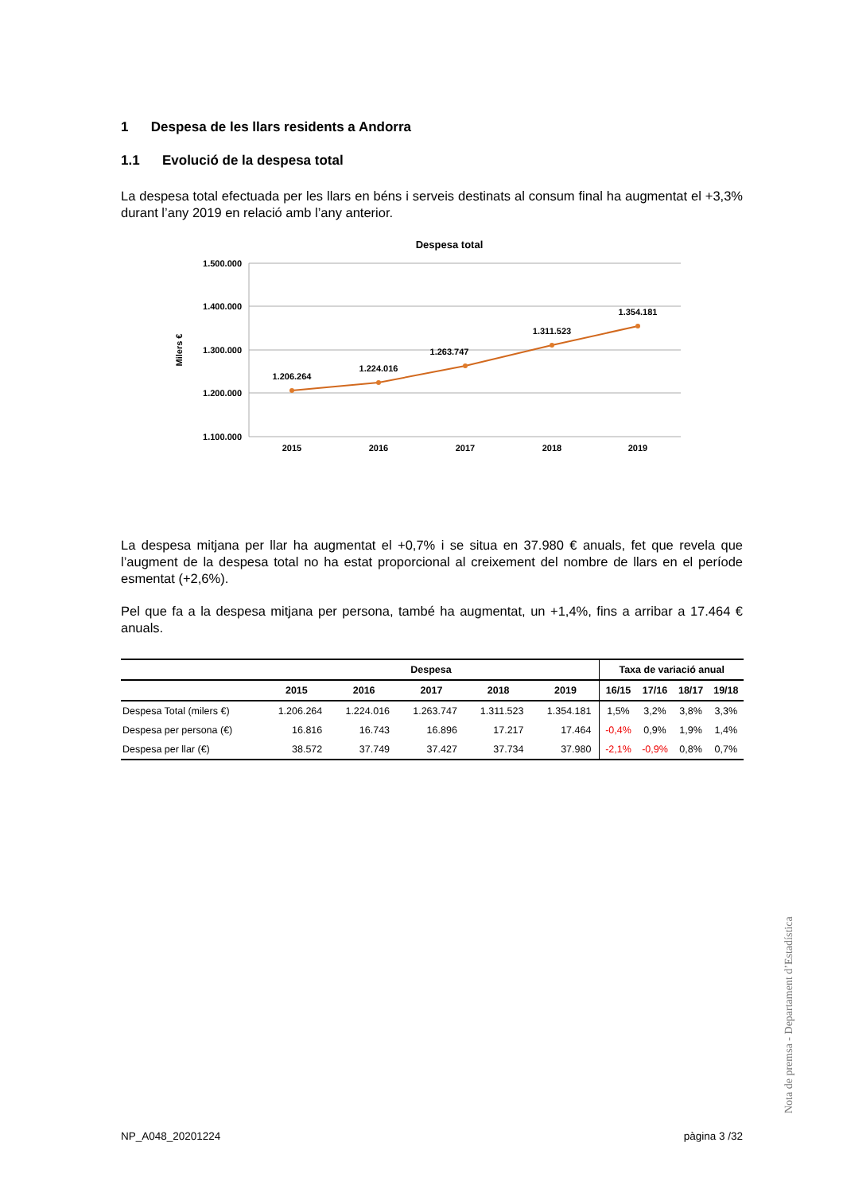1 Despesa de les llars residents a Andorra
1.1 Evolució de la despesa total
La despesa total efectuada per les llars en béns i serveis destinats al consum final ha augmentat el +3,3% durant l’any 2019 en relació amb l’any anterior.
Despesa total
1.500.000
1.400.000
1.300.000
1.200.000
1.100.000
Milers €
1.206.264
1.224.016
1.263.747
1.311.523
1.354.181
2015
2016
2017
2018
2019
La despesa mitjana per llar ha augmentat el +0,7% i se situa en 37.980 € anuals, fet que revela que l’augment de la despesa total no ha estat proporcional al creixement del nombre de llars en el període esmentat (+2,6%).
Pel que fa a la despesa mitjana per persona, també ha augmentat, un +1,4%, fins a arribar a 17.464 € anuals.
| | Despesa | | | | | Taxa de variació anual | | | |
| --- | --- | --- | --- | --- | --- | --- | --- | --- | --- |
| | 2015 | 2016 | 2017 | 2018 | 2019 | 16/15 | 17/16 | 18/17 | 19/18 |
| Despesa Total (milers €) | 1.206.264 | 1.224.016 | 1.263.747 | 1.311.523 | 1.354.181 | 1,5% | 3,2% | 3,8% | 3,3% |
| Despesa per persona (€) | 16.816 | 16.743 | 16.896 | 17.217 | 17.464 | -0,4% | 0,9% | 1,9% | 1,4% |
| Despesa per llar (€) | 38.572 | 37.749 | 37.427 | 37.734 | 37.980 | -2,1% | -0,9% | 0,8% | 0,7% |
Nota de premsa - Departament d’Estadística
NP_A048_20201224 pàgina 3 /32